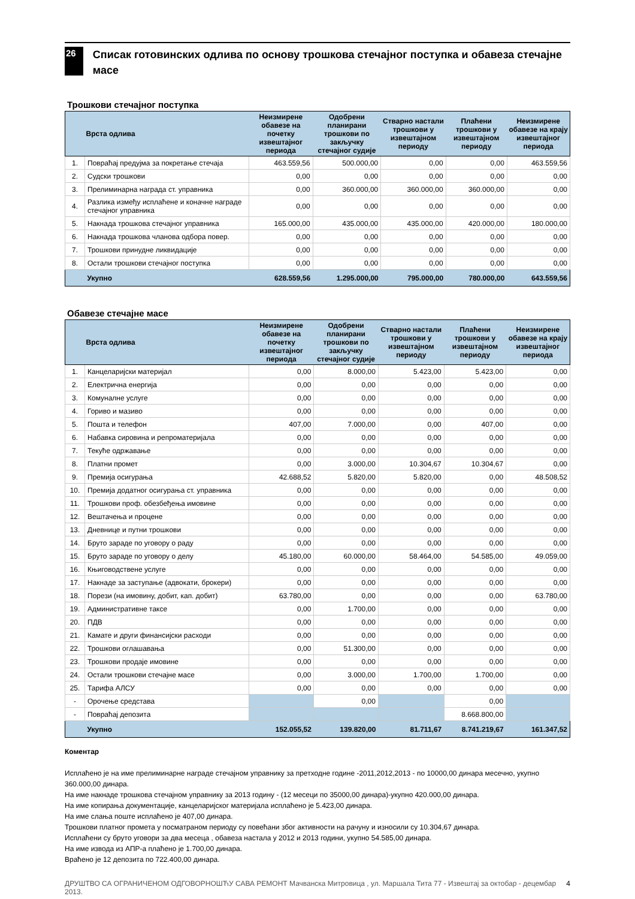26
Списак готовинских одлива по основу трошкова стечајног поступка и обавеза стечајне масе
Трошкови стечајног поступка
| | Врста одлива | Неизмирене обавезе на почетку извештајног периода | Одобрени планирани трошкови по закључку стечајног судије | Стварно настали трошкови у извештајном периоду | Плаћени трошкови у извештајном периоду | Неизмирене обавезе на крају извештајног периода |
| --- | --- | --- | --- | --- | --- | --- |
| 1. | Повраћај предујма за покретање стечаја | 463.559,56 | 500.000,00 | 0,00 | 0,00 | 463.559,56 |
| 2. | Судски трошкови | 0,00 | 0,00 | 0,00 | 0,00 | 0,00 |
| 3. | Прелиминарна награда ст. управника | 0,00 | 360.000,00 | 360.000,00 | 360.000,00 | 0,00 |
| 4. | Разлика између исплаћене и коначне награде стечајног управника | 0,00 | 0,00 | 0,00 | 0,00 | 0,00 |
| 5. | Накнада трошкова стечајног управника | 165.000,00 | 435.000,00 | 435.000,00 | 420.000,00 | 180.000,00 |
| 6. | Накнада трошкова чланова одбора повер. | 0,00 | 0,00 | 0,00 | 0,00 | 0,00 |
| 7. | Трошкови принудне ликвидације | 0,00 | 0,00 | 0,00 | 0,00 | 0,00 |
| 8. | Остали трошкови стечајног поступка | 0,00 | 0,00 | 0,00 | 0,00 | 0,00 |
| | Укупно | 628.559,56 | 1.295.000,00 | 795.000,00 | 780.000,00 | 643.559,56 |
Обавезе стечајне масе
| | Врста одлива | Неизмирене обавезе на почетку извештајног периода | Одобрени планирани трошкови по закључку стечајног судије | Стварно настали трошкови у извештајном периоду | Плаћени трошкови у извештајном периоду | Неизмирене обавезе на крају извештајног периода |
| --- | --- | --- | --- | --- | --- | --- |
| 1. | Канцеларијски материјал | 0,00 | 8.000,00 | 5.423,00 | 5.423,00 | 0,00 |
| 2. | Електрична енергија | 0,00 | 0,00 | 0,00 | 0,00 | 0,00 |
| 3. | Комуналне услуге | 0,00 | 0,00 | 0,00 | 0,00 | 0,00 |
| 4. | Гориво и мазиво | 0,00 | 0,00 | 0,00 | 0,00 | 0,00 |
| 5. | Пошта и телефон | 407,00 | 7.000,00 | 0,00 | 407,00 | 0,00 |
| 6. | Набавка сировина и репроматеријала | 0,00 | 0,00 | 0,00 | 0,00 | 0,00 |
| 7. | Текуће одржавање | 0,00 | 0,00 | 0,00 | 0,00 | 0,00 |
| 8. | Платни промет | 0,00 | 3.000,00 | 10.304,67 | 10.304,67 | 0,00 |
| 9. | Премија осигурања | 42.688,52 | 5.820,00 | 5.820,00 | 0,00 | 48.508,52 |
| 10. | Премија додатног осигурања ст. управника | 0,00 | 0,00 | 0,00 | 0,00 | 0,00 |
| 11. | Трошкови проф. обезбеђења имовине | 0,00 | 0,00 | 0,00 | 0,00 | 0,00 |
| 12. | Вештачења и процене | 0,00 | 0,00 | 0,00 | 0,00 | 0,00 |
| 13. | Дневнице и путни трошкови | 0,00 | 0,00 | 0,00 | 0,00 | 0,00 |
| 14. | Бруто зараде по уговору о раду | 0,00 | 0,00 | 0,00 | 0,00 | 0,00 |
| 15. | Бруто зараде по уговору о делу | 45.180,00 | 60.000,00 | 58.464,00 | 54.585,00 | 49.059,00 |
| 16. | Књиговодствене услуге | 0,00 | 0,00 | 0,00 | 0,00 | 0,00 |
| 17. | Накнаде за заступање (адвокати, брокери) | 0,00 | 0,00 | 0,00 | 0,00 | 0,00 |
| 18. | Порези (на имовину, добит, кап. добит) | 63.780,00 | 0,00 | 0,00 | 0,00 | 63.780,00 |
| 19. | Административне таксе | 0,00 | 1.700,00 | 0,00 | 0,00 | 0,00 |
| 20. | ПДВ | 0,00 | 0,00 | 0,00 | 0,00 | 0,00 |
| 21. | Камате и други финансијски расходи | 0,00 | 0,00 | 0,00 | 0,00 | 0,00 |
| 22. | Трошкови оглашавања | 0,00 | 51.300,00 | 0,00 | 0,00 | 0,00 |
| 23. | Трошкови продаје имовине | 0,00 | 0,00 | 0,00 | 0,00 | 0,00 |
| 24. | Остали трошкови стечајне масе | 0,00 | 3.000,00 | 1.700,00 | 1.700,00 | 0,00 |
| 25. | Тарифа АЛСУ | 0,00 | 0,00 | 0,00 | 0,00 | 0,00 |
| - | Орочење средстава | | 0,00 | | 0,00 | |
| - | Повраћај депозита | | | | 8.668.800,00 | |
| | Укупно | 152.055,52 | 139.820,00 | 81.711,67 | 8.741.219,67 | 161.347,52 |
Коментар
Исплаћено је на име прелиминарне награде стечајном управнику за претходне године -2011,2012,2013 - по 10000,00 динара месечно, укупно 360.000,00 динара.
На име накнаде трошкова стечајном управнику за 2013 годину - (12 месеци по 35000,00 динара)-укупно 420.000,00 динара.
На име копирања документације, канцеларијског материјала исплаћено је 5.423,00 динара.
На име слања поште исплаћено је 407,00 динара.
Трошкови платног промета у посматраном периоду су повећани због активности на рачуну и износили су 10.304,67 динара.
Исплаћени су бруто уговори за два месеца , обавеза настала у 2012 и 2013 години, укупно 54.585,00 динара.
На име извода из АПР-а плаћено је 1.700,00 динара.
Враћено је 12 депозита по 722.400,00 динара.
ДРУШТВО СА ОГРАНИЧЕНОМ ОДГОВОРНОШЋУ САВА РЕМОНТ Мачванска Митровица , ул. Маршала Тита 77 - Извештај за октобар - децембар 2013. 4